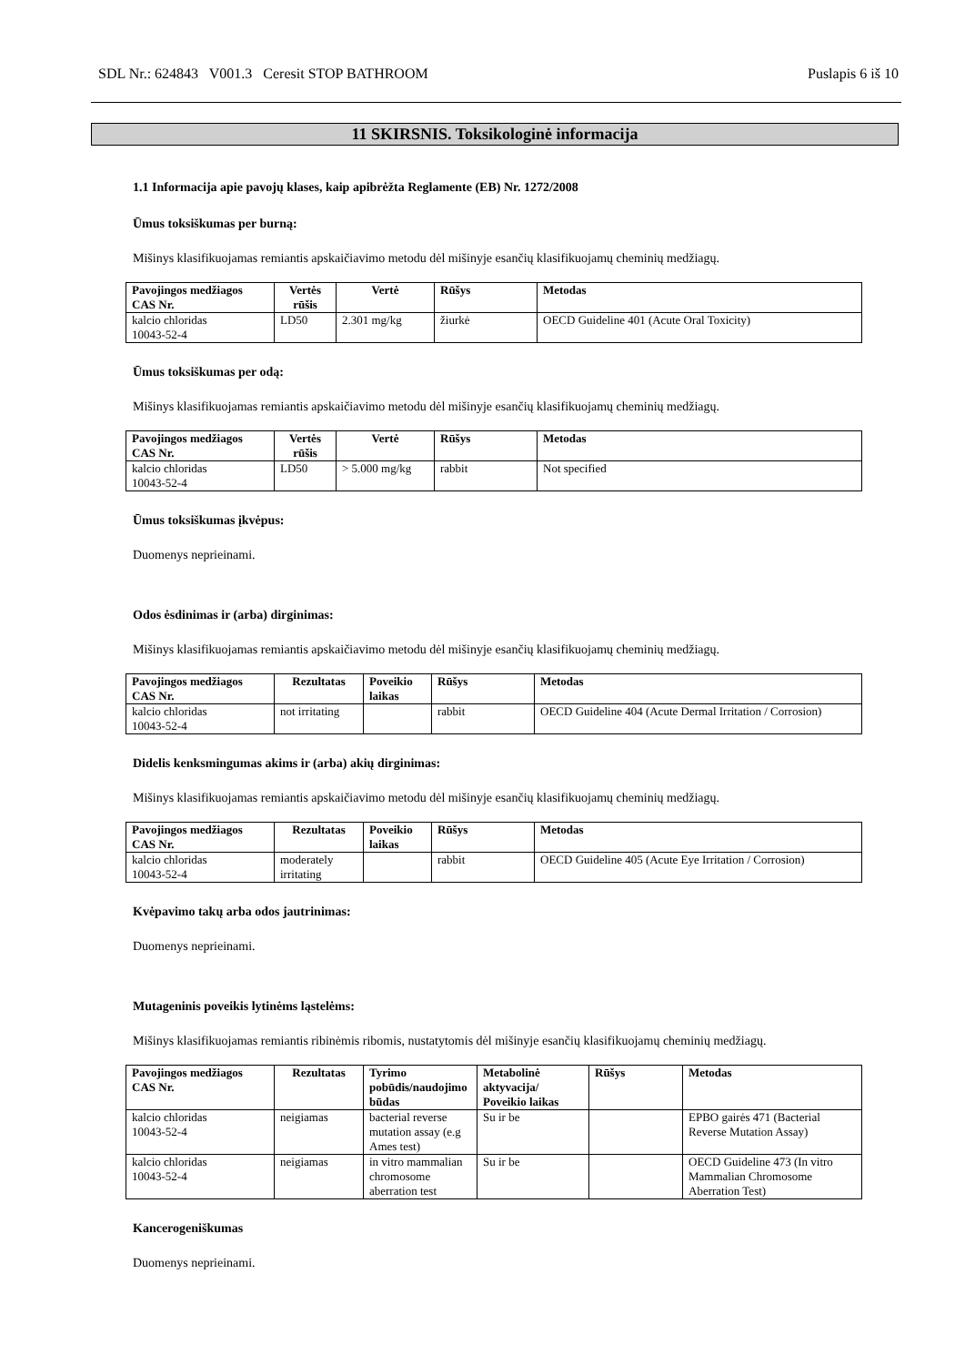SDL Nr.: 624843 V001.3 Ceresit STOP BATHROOM Puslapis 6 iš 10
11 SKIRSNIS. Toksikologinė informacija
1.1 Informacija apie pavojų klases, kaip apibrėžta Reglamente (EB) Nr. 1272/2008
Ūmus toksiškumas per burną:
Mišinys klasifikuojamas remiantis apskaičiavimo metodu dėl mišinyje esančių klasifikuojamų cheminių medžiagų.
| Pavojingos medžiagos CAS Nr. | Vertės rūšis | Vertė | Rūšys | Metodas |
| --- | --- | --- | --- | --- |
| kalcio chloridas 10043-52-4 | LD50 | 2.301 mg/kg | žiurkė | OECD Guideline 401 (Acute Oral Toxicity) |
Ūmus toksiškumas per odą:
Mišinys klasifikuojamas remiantis apskaičiavimo metodu dėl mišinyje esančių klasifikuojamų cheminių medžiagų.
| Pavojingos medžiagos CAS Nr. | Vertės rūšis | Vertė | Rūšys | Metodas |
| --- | --- | --- | --- | --- |
| kalcio chloridas 10043-52-4 | LD50 | > 5.000 mg/kg | rabbit | Not specified |
Ūmus toksiškumas įkvėpus:
Duomenys neprieinami.
Odos ėsdinimas ir (arba) dirginimas:
Mišinys klasifikuojamas remiantis apskaičiavimo metodu dėl mišinyje esančių klasifikuojamų cheminių medžiagų.
| Pavojingos medžiagos CAS Nr. | Rezultatas | Poveikio laikas | Rūšys | Metodas |
| --- | --- | --- | --- | --- |
| kalcio chloridas 10043-52-4 | not irritating | | rabbit | OECD Guideline 404 (Acute Dermal Irritation / Corrosion) |
Didelis kenksmingumas akims ir (arba) akių dirginimas:
Mišinys klasifikuojamas remiantis apskaičiavimo metodu dėl mišinyje esančių klasifikuojamų cheminių medžiagų.
| Pavojingos medžiagos CAS Nr. | Rezultatas | Poveikio laikas | Rūšys | Metodas |
| --- | --- | --- | --- | --- |
| kalcio chloridas 10043-52-4 | moderately irritating | | rabbit | OECD Guideline 405 (Acute Eye Irritation / Corrosion) |
Kvėpavimo takų arba odos jautrinimas:
Duomenys neprieinami.
Mutageninis poveikis lytinėms ląstelėms:
Mišinys klasifikuojamas remiantis ribinėmis ribomis, nustatytomis dėl mišinyje esančių klasifikuojamų cheminių medžiagų.
| Pavojingos medžiagos CAS Nr. | Rezultatas | Tyrimo pobūdis/naudojimo būdas | Metabolinė aktyvacija/ Poveikio laikas | Rūšys | Metodas |
| --- | --- | --- | --- | --- | --- |
| kalcio chloridas 10043-52-4 | neigiamas | bacterial reverse mutation assay (e.g Ames test) | Su ir be | | EPBO gairės 471 (Bacterial Reverse Mutation Assay) |
| kalcio chloridas 10043-52-4 | neigiamas | in vitro mammalian chromosome aberration test | Su ir be | | OECD Guideline 473 (In vitro Mammalian Chromosome Aberration Test) |
Kancerogeniškumas
Duomenys neprieinami.